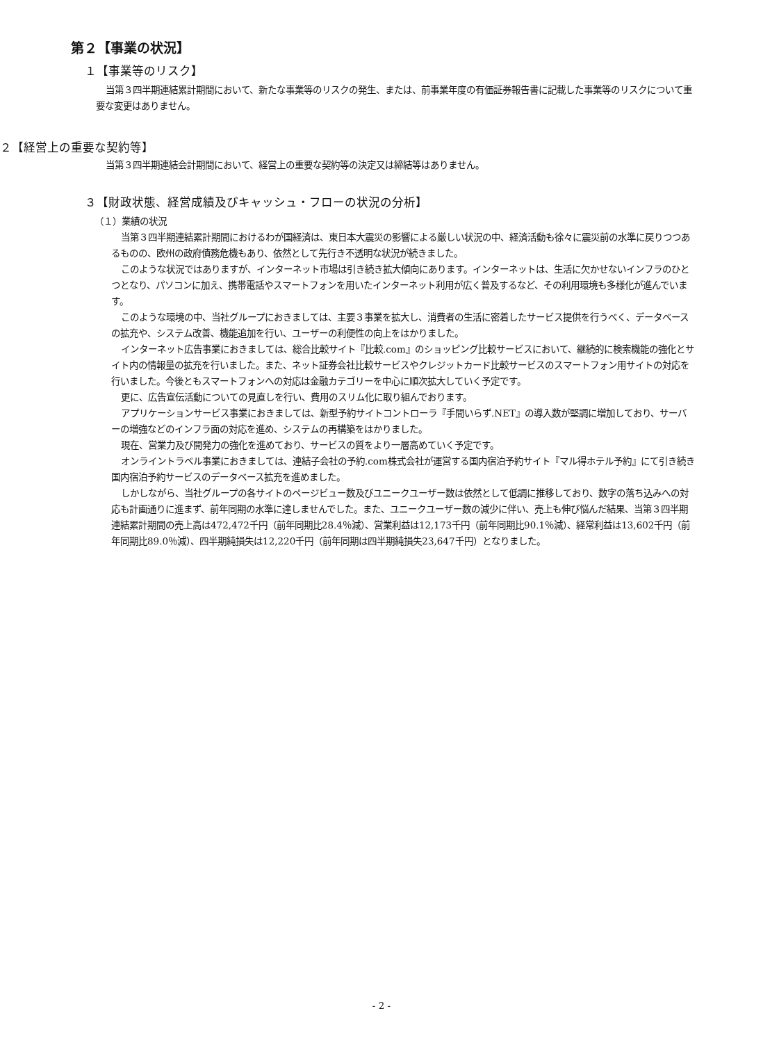第２【事業の状況】
１【事業等のリスク】
当第３四半期連結累計期間において、新たな事業等のリスクの発生、または、前事業年度の有価証券報告書に記載した事業等のリスクについて重要な変更はありません。
２【経営上の重要な契約等】
当第３四半期連結会計期間において、経営上の重要な契約等の決定又は締結等はありません。
３【財政状態、経営成績及びキャッシュ・フローの状況の分析】
（１）業績の状況
当第３四半期連結累計期間におけるわが国経済は、東日本大震災の影響による厳しい状況の中、経済活動も徐々に震災前の水準に戻りつつあるものの、欧州の政府債務危機もあり、依然として先行き不透明な状況が続きました。
このような状況ではありますが、インターネット市場は引き続き拡大傾向にあります。インターネットは、生活に欠かせないインフラのひとつとなり、パソコンに加え、携帯電話やスマートフォンを用いたインターネット利用が広く普及するなど、その利用環境も多様化が進んでいます。
このような環境の中、当社グループにおきましては、主要３事業を拡大し、消費者の生活に密着したサービス提供を行うべく、データベースの拡充や、システム改善、機能追加を行い、ユーザーの利便性の向上をはかりました。
インターネット広告事業におきましては、総合比較サイト『比較.com』のショッピング比較サービスにおいて、継続的に検索機能の強化とサイト内の情報量の拡充を行いました。また、ネット証券会社比較サービスやクレジットカード比較サービスのスマートフォン用サイトの対応を行いました。今後ともスマートフォンへの対応は金融カテゴリーを中心に順次拡大していく予定です。
更に、広告宣伝活動についての見直しを行い、費用のスリム化に取り組んでおります。
アプリケーションサービス事業におきましては、新型予約サイトコントローラ『手間いらず.NET』の導入数が堅調に増加しており、サーバーの増強などのインフラ面の対応を進め、システムの再構築をはかりました。
現在、営業力及び開発力の強化を進めており、サービスの質をより一層高めていく予定です。
オンライントラベル事業におきましては、連結子会社の予約.com株式会社が運営する国内宿泊予約サイト『マル得ホテル予約』にて引き続き国内宿泊予約サービスのデータベース拡充を進めました。
しかしながら、当社グループの各サイトのページビュー数及びユニークユーザー数は依然として低調に推移しており、数字の落ち込みへの対応も計画通りに進まず、前年同期の水準に達しませんでした。また、ユニークユーザー数の減少に伴い、売上も伸び悩んだ結果、当第３四半期連結累計期間の売上高は472,472千円（前年同期比28.4％減）、営業利益は12,173千円（前年同期比90.1％減）、経常利益は13,602千円（前年同期比89.0％減）、四半期純損失は12,220千円（前年同期は四半期純損失23,647千円）となりました。
- 2 -